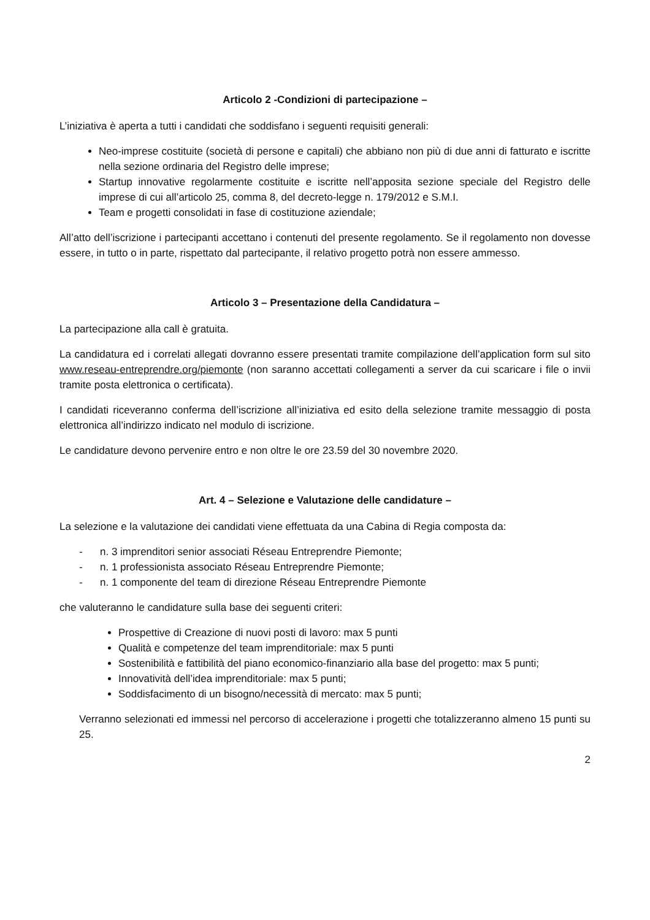Articolo 2 -Condizioni di partecipazione –
L’iniziativa è aperta a tutti i candidati che soddisfano i seguenti requisiti generali:
Neo-imprese costituite (società di persone e capitali) che abbiano non più di due anni di fatturato e iscritte nella sezione ordinaria del Registro delle imprese;
Startup innovative regolarmente costituite e iscritte nell’apposita sezione speciale del Registro delle imprese di cui all’articolo 25, comma 8, del decreto-legge n. 179/2012 e S.M.I.
Team e progetti consolidati in fase di costituzione aziendale;
All’atto dell’iscrizione i partecipanti accettano i contenuti del presente regolamento. Se il regolamento non dovesse essere, in tutto o in parte, rispettato dal partecipante, il relativo progetto potrà non essere ammesso.
Articolo 3 – Presentazione della Candidatura –
La partecipazione alla call è gratuita.
La candidatura ed i correlati allegati dovranno essere presentati tramite compilazione dell’application form sul sito www.reseau-entreprendre.org/piemonte (non saranno accettati collegamenti a server da cui scaricare i file o invii tramite posta elettronica o certificata).
I candidati riceveranno conferma dell’iscrizione all’iniziativa ed esito della selezione tramite messaggio di posta elettronica all’indirizzo indicato nel modulo di iscrizione.
Le candidature devono pervenire entro e non oltre le ore 23.59 del 30 novembre 2020.
Art. 4 – Selezione e Valutazione delle candidature –
La selezione e la valutazione dei candidati viene effettuata da una Cabina di Regia composta da:
- n. 3 imprenditori senior associati Réseau Entreprendre Piemonte;
- n. 1 professionista associato Réseau Entreprendre Piemonte;
- n. 1 componente del team di direzione Réseau Entreprendre Piemonte
che valuteranno le candidature sulla base dei seguenti criteri:
Prospettive di Creazione di nuovi posti di lavoro: max 5 punti
Qualità e competenze del team imprenditoriale: max 5 punti
Sostenibilità e fattibilità del piano economico-finanziario alla base del progetto: max 5 punti;
Innovatività dell’idea imprenditoriale: max 5 punti;
Soddisfacimento di un bisogno/necessità di mercato: max 5 punti;
Verranno selezionati ed immessi nel percorso di accelerazione i progetti che totalizzeranno almeno 15 punti su 25.
2